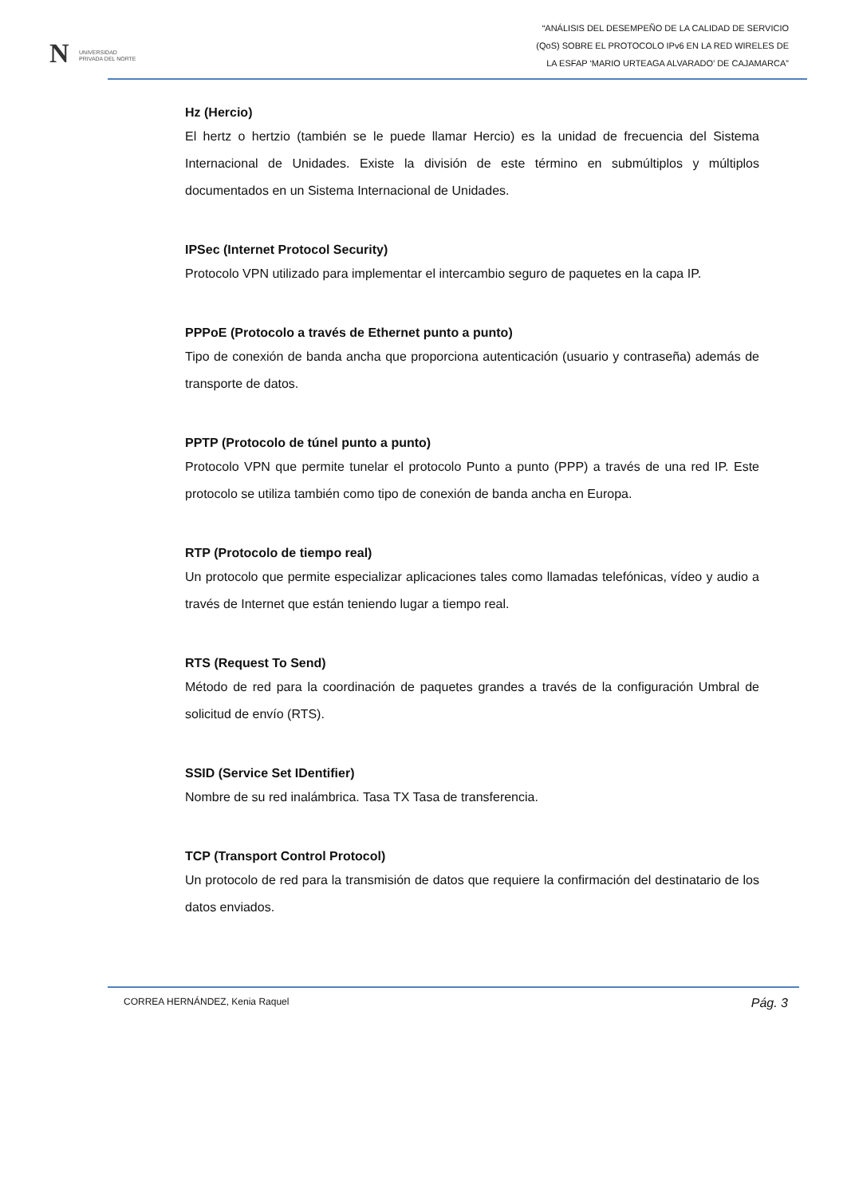N UNIVERSIDAD
PRIVADA DEL NORTE
“ANÁLISIS DEL DESEMPEÑO DE LA CALIDAD DE SERVICIO
(QoS) SOBRE EL PROTOCOLO IPv6 EN LA RED WIRELES DE
LA ESFAP ‘MARIO URTEAGA ALVARADO’ DE CAJAMARCA”
Hz (Hercio)
El hertz o hertzio (también se le puede llamar Hercio) es la unidad de frecuencia del Sistema Internacional de Unidades. Existe la división de este término en submúltiplos y múltiplos documentados en un Sistema Internacional de Unidades.
IPSec (Internet Protocol Security)
Protocolo VPN utilizado para implementar el intercambio seguro de paquetes en la capa IP.
PPPoE (Protocolo a través de Ethernet punto a punto)
Tipo de conexión de banda ancha que proporciona autenticación (usuario y contraseña) además de transporte de datos.
PPTP (Protocolo de túnel punto a punto)
Protocolo VPN que permite tunelar el protocolo Punto a punto (PPP) a través de una red IP. Este protocolo se utiliza también como tipo de conexión de banda ancha en Europa.
RTP (Protocolo de tiempo real)
Un protocolo que permite especializar aplicaciones tales como llamadas telefónicas, vídeo y audio a través de Internet que están teniendo lugar a tiempo real.
RTS (Request To Send)
Método de red para la coordinación de paquetes grandes a través de la configuración Umbral de solicitud de envío (RTS).
SSID (Service Set IDentifier)
Nombre de su red inalámbrica. Tasa TX Tasa de transferencia.
TCP (Transport Control Protocol)
Un protocolo de red para la transmisión de datos que requiere la confirmación del destinatario de los datos enviados.
CORREA HERNÁNDEZ, Kenia Raquel Pág. 3